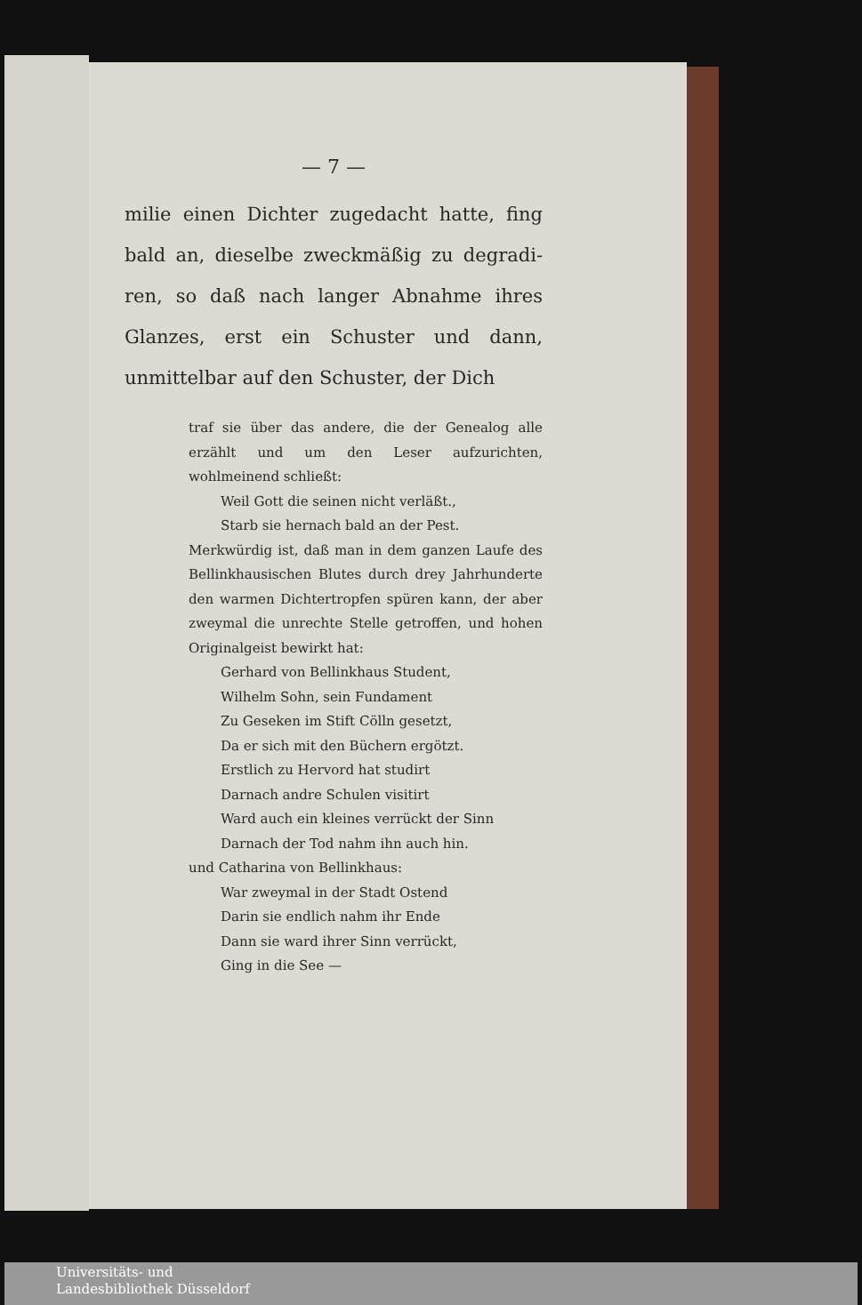— 7 —
milie einen Dichter zugedacht hatte, fing bald an, dieselbe zweckmäßig zu degradi­ren, so daß nach langer Abnahme ihres Glanzes, erst ein Schuster und dann, unmittelbar auf den Schuster, der Dich­
traf sie über das andere, die der Genealog alle erzählt und um den Leser aufzurichten, wohlmeinend schließt:
Weil Gott die seinen nicht verläßt.,
Starb sie hernach bald an der Pest.
Merkwürdig ist, daß man in dem ganzen Laufe des Bellinkhausischen Blutes durch drey Jahrhunderte den warmen Dichtertropfen spü­ren kann, der aber zweymal die unrechte Stelle getroffen, und hohen Originalgeist be­wirkt hat:
Gerhard von Bellinkhaus Student,
Wilhelm Sohn, sein Fundament
Zu Geseken im Stift Cölln gesetzt,
Da er sich mit den Büchern ergötzt.
Erstlich zu Hervord hat studirt
Darnach andre Schulen visitirt
Ward auch ein kleines verrückt der Sinn
Darnach der Tod nahm ihn auch hin.
und Catharina von Bellinkhaus:
War zweymal in der Stadt Ostend
Darin sie endlich nahm ihr Ende
Dann sie ward ihrer Sinn verrückt,
Ging in die See —
Universitäts- und
Landesbibliothek Düsseldorf